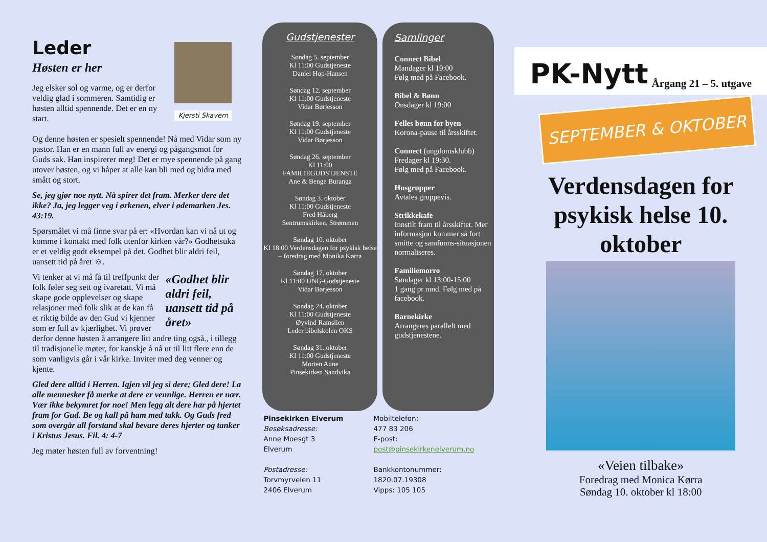Leder
Kjersti Skavern
Høsten er her
Jeg elsker sol og varme, og er derfor veldig glad i sommeren. Samtidig er høsten alltid spennende. Det er en ny start.
Og denne høsten er spesielt spennende! Nå med Vidar som ny pastor. Han er en mann full av energi og pågangsmot for Guds sak. Han inspirerer meg! Det er mye spennende på gang utover høsten, og vi håper at alle kan bli med og bidra med smått og stort.
Se, jeg gjør noe nytt. Nå spirer det fram. Merker dere det ikke? Ja, jeg legger veg i ørkenen, elver i ødemarken Jes. 43:19.
Spørsmålet vi må finne svar på er: «Hvordan kan vi nå ut og komme i kontakt med folk utenfor kirken vår?» Godhetsuka er et veldig godt eksempel på det. Godhet blir aldri feil, uansett tid på året ☺.
«Godhet blir aldri feil, uansett tid på året»
Vi tenker at vi må få til treffpunkt der folk føler seg sett og ivaretatt. Vi må skape gode opplevelser og skape relasjoner med folk slik at de kan få et riktig bilde av den Gud vi kjenner som er full av kjærlighet. Vi prøver derfor denne høsten å arrangere litt andre ting også., i tillegg til tradisjonelle møter, for kanskje å nå ut til litt flere enn de som vanligvis går i vår kirke. Inviter med deg venner og kjente.
Gled dere alltid i Herren. Igjen vil jeg si dere; Gled dere! La alle mennesker få merke at dere er vennlige. Herren er nær. Vær ikke bekymret for noe! Men legg alt dere har på hjertet fram for Gud. Be og kall på ham med takk. Og Guds fred som overgår all forstand skal bevare deres hjerter og tanker i Kristus Jesus. Fil. 4: 4-7
Jeg møter høsten full av forventning!
Gudstjenester
Søndag 5. september
Kl 11:00 Gudstjeneste
Daniel Hop-Hansen
Søndag 12. september
Kl 11:00 Gudstjeneste
Vidar Børjesson
Søndag 19. september
Kl 11:00 Gudstjeneste
Vidar Børjesson
Søndag 26. september
Kl 11:00
FAMILIEGUDSTJENSTE
Ane & Benge Buranga
Søndag 3. oktober
Kl 11:00 Gudstjeneste
Fred Håberg
Sentrumskirken, Strømmen
Søndag 10. oktober
Kl 18:00 Verdensdagen for psykisk helse – foredrag med Monika Kørra
Søndag 17. oktober
Kl 11:00 UNG-Gudstjeneste
Vidar Børjesson
Søndag 24. oktober
Kl 11:00 Gudstjeneste
Øyvind Ramslien
Leder bibelskolen OKS
Søndag 31. oktober
Kl 11:00 Gudstjeneste
Morten Aune
Pinsekirken Sandvika
Samlinger
Connect Bibel
Mandager kl 19:00
Følg med på Facebook.
Bibel & Bønn
Onsdager kl 19:00
Felles bønn for byen
Korona-pause til årsskiftet.
Connect (ungdomsklubb)
Fredager kl 19:30.
Følg med på Facebook.
Husgrupper
Avtales gruppevis.
Strikkekafe
Innstilt fram til årsskiftet. Mer informasjon kommer så fort smitte og samfunns-situasjonen normaliseres.
Familiemorro
Søndager kl 13:00-15:00
1 gang pr mnd. Følg med på facebook.
Barnekirke
Arrangeres parallelt med gudstjenestene.
Pinsekirken Elverum
Besøksadresse:
Anne Moesgt 3
Elverum
Postadresse:
Torvmyrveien 11
2406 Elverum
Mobiltelefon:
477 83 206
E-post:
post@pinsekirkenelverum.no
Bankkontonummer:
1820.07.19308
Vipps: 105 105
PK-Nytt Årgang 21 – 5. utgave
SEPTEMBER & OKTOBER
Verdensdagen for psykisk helse 10. oktober
«Veien tilbake»
Foredrag med Monica Kørra
Søndag 10. oktober kl 18:00